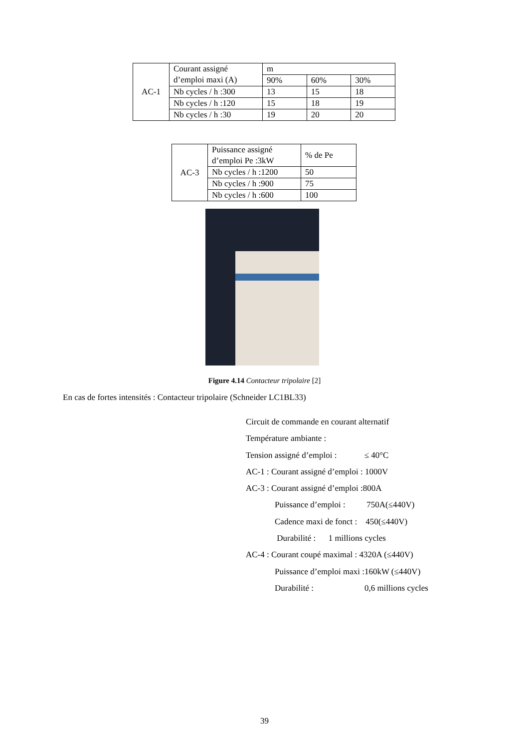| AC-1 | Courant assigné d’emploi maxi (A) | m | | |
| | | 90% | 60% | 30% |
| | Nb cycles / h :300 | 13 | 15 | 18 |
| | Nb cycles / h :120 | 15 | 18 | 19 |
| | Nb cycles / h :30 | 19 | 20 | 20 |
| AC-3 | Puissance assigné d’emploi Pe :3kW | % de Pe |
| | Nb cycles / h :1200 | 50 |
| | Nb cycles / h :900 | 75 |
| | Nb cycles / h :600 | 100 |
Figure 4.14 Contacteur tripolaire [2]
En cas de fortes intensités : Contacteur tripolaire (Schneider LC1BL33)
Circuit de commande en courant alternatif
Température ambiante :
Tension assigné d’emploi : ≤ 40°C
AC-1 : Courant assigné d’emploi : 1000V
AC-3 : Courant assigné d’emploi :800A
Puissance d’emploi : 750A(≤440V)
Cadence maxi de fonct : 450(≤440V)
Durabilité : 1 millions cycles
AC-4 : Courant coupé maximal : 4320A (≤440V)
Puissance d’emploi maxi :160kW (≤440V)
Durabilité : 0,6 millions cycles
39